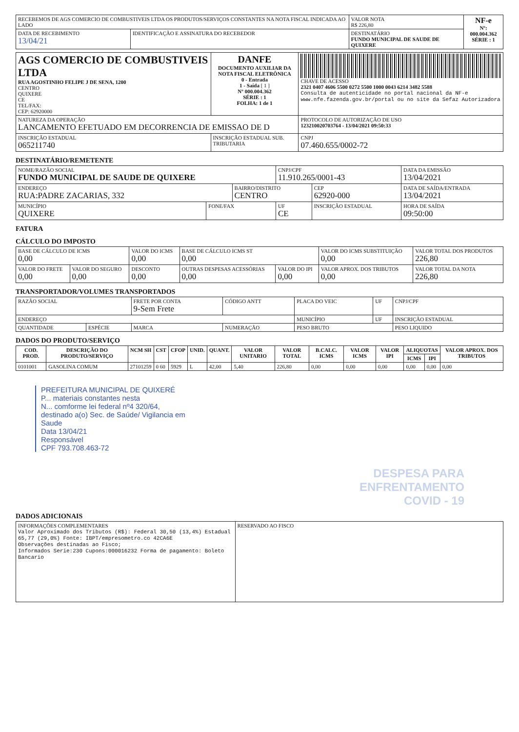| RECEBEMOS DE AGS COMERCIO DE COMBUSTIVEIS LTDA OS PRODUTOS/SERVIÇOS CONSTANTES NA NOTA FISCAL INDICADA AO LADO | | | VALOR NOTA R$ 226,80 | NF-e Nº: 000.004.362 SÉRIE : 1 |
| DATA DE RECEBIMENTO 13/04/21 | IDENTIFICAÇÃO E ASSINATURA DO RECEBEDOR | DESTINATÁRIO FUNDO MUNICIPAL DE SAUDE DE QUIXERE | | |
| AGS COMERCIO DE COMBUSTIVEIS LTDA RUA AGOSTINHO FELIPE J DE SENA, 1200 CENTRO QUIXERE CE TEL/FAX: CEP: 62920000 | DANFE DOCUMENTO AUXILIAR DA NOTA FISCAL ELETRÔNICA 0 - Entrada 1 - Saída [ 1 ] Nº 000.004.362 SÉRIE : 1 FOLHA: 1 de 1 | CHAVE DE ACESSO 2321 0407 4606 5500 0272 5500 1000 0043 6214 3482 5588 Consulta de autenticidade no portal nacional da NF-e www.nfe.fazenda.gov.br/portal ou no site da Sefaz Autorizadora |
| NATUREZA DA OPERAÇÃO LANCAMENTO EFETUADO EM DECORRENCIA DE EMISSAO DE D | | PROTOCOLO DE AUTORIZAÇÃO DE USO 123210020703764 - 13/04/2021 09:50:33 |
| INSCRIÇÃO ESTADUAL 065211740 | INSCRIÇÃO ESTADUAL SUB. TRIBUTARIA | CNPJ 07.460.655/0002-72 |
DESTINATÁRIO/REMETENTE
| NOME/RAZÃO SOCIAL FUNDO MUNICIPAL DE SAUDE DE QUIXERE | | | CNPJ/CPF 11.910.265/0001-43 | | DATA DA EMISSÃO 13/04/2021 |
| ENDEREÇO RUA:PADRE ZACARIAS, 332 | | BAIRRO/DISTRITO CENTRO | | CEP 62920-000 | DATA DE SAÍDA/ENTRADA 13/04/2021 |
| MUNICÍPIO QUIXERE | FONE/FAX | | UF CE | INSCRIÇÃO ESTADUAL | HORA DE SAÍDA 09:50:00 |
FATURA
CÁLCULO DO IMPOSTO
| BASE DE CÁLCULO DE ICMS 0,00 | | VALOR DO ICMS 0,00 | BASE DE CÁLCULO ICMS ST 0,00 | | VALOR DO ICMS SUBSTITUIÇÃO 0,00 | VALOR TOTAL DOS PRODUTOS 226,80 |
| VALOR DO FRETE 0,00 | VALOR DO SEGURO 0,00 | DESCONTO 0,00 | OUTRAS DESPESAS ACESSÓRIAS 0,00 | VALOR DO IPI 0,00 | VALOR APROX. DOS TRIBUTOS 0,00 | VALOR TOTAL DA NOTA 226,80 |
TRANSPORTADOR/VOLUMES TRANSPORTADOS
| RAZÃO SOCIAL | | FRETE POR CONTA 9-Sem Frete | CÓDIGO ANTT | PLACA DO VEIC | UF | CNPJ/CPF |
| ENDEREÇO | | | | MUNICÍPIO | UF | INSCRIÇÃO ESTADUAL |
| QUANTIDADE | ESPÉCIE | MARCA | NUMERAÇÃO | PESO BRUTO | | PESO LIQUIDO |
DADOS DO PRODUTO/SERVIÇO
| COD. PROD. | DESCRIÇÃO DO PRODUTO/SERVIÇO | NCM SH | CST | CFOP | UNID. | QUANT. | VALOR UNITARIO | VALOR TOTAL | B.CALC. ICMS | VALOR ICMS | VALOR IPI | ALIQUOTAS | | VALOR APROX. DOS TRIBUTOS |
| --- | --- | --- | --- | --- | --- | --- | --- | --- | --- | --- | --- | --- | --- | --- |
| | | | | | | | | | | | | ICMS | IPI | |
| 0101001 | GASOLINA COMUM | 27101259 | 0 60 | 5929 | L | 42,00 | 5,40 | 226,80 | 0,00 | 0,00 | 0,00 | 0,00 | 0,00 | 0,00 |
PREFEITURA MUNICIPAL DE QUIXERÉ
P... materiais constantes nesta
N... comforme lei federal nº4 320/64,
destinado a(o) Sec. de Saúde/ Vigilancia em Saude
Data 13/04/21
Responsável
CPF 793.708.463-72
DESPESA PARA
ENFRENTAMENTO
COVID - 19
DADOS ADICIONAIS
| INFORMAÇÕES COMPLEMENTARES Valor Aproximado dos Tributos (R$): Federal 30,50 (13,4%) Estadual 65,77 (29,0%) Fonte: IBPT/empresometro.co 42CA6E Observações destinadas ao Fisco; Informados Serie:230 Cupons:000016232 Forma de pagamento: Boleto Bancario | RESERVADO AO FISCO |